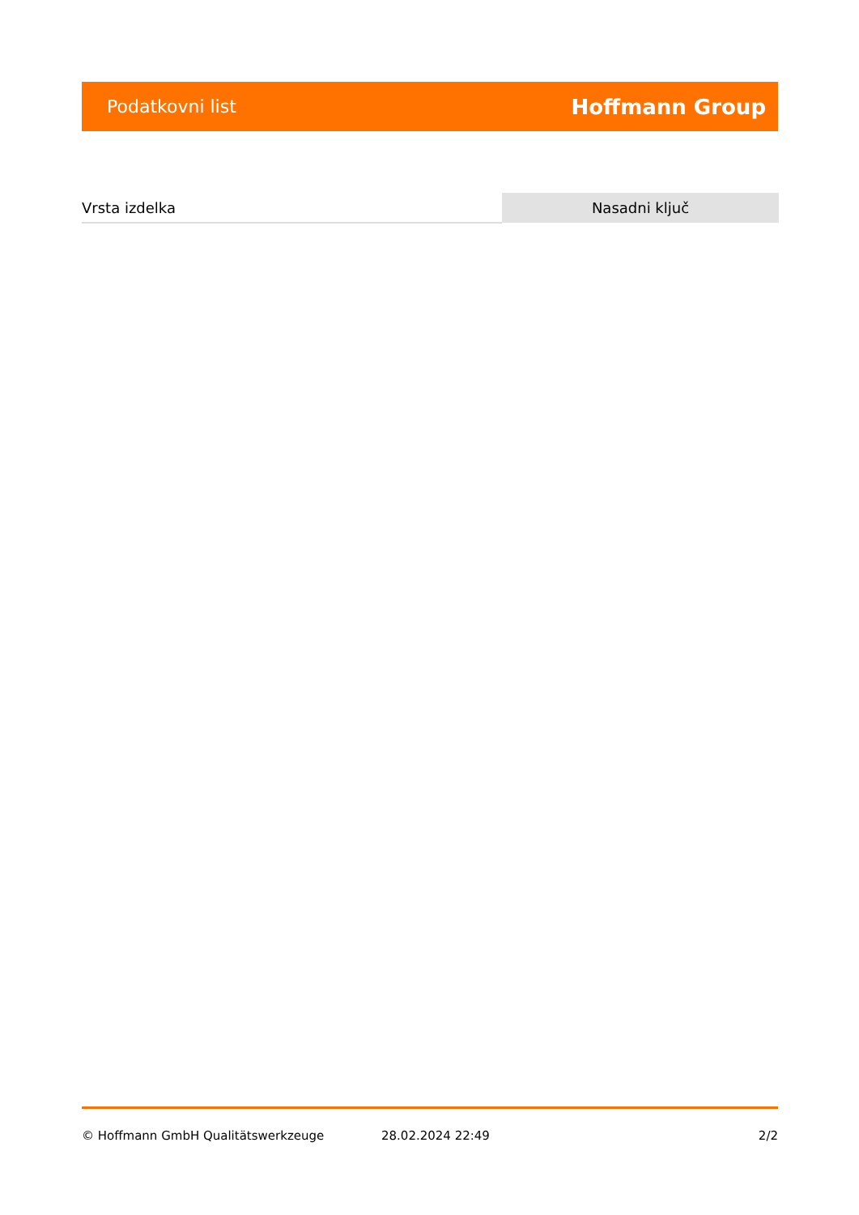Podatkovni list Hoffmann Group
| Vrsta izdelka | Nasadni ključ |
© Hoffmann GmbH Qualitätswerkzeuge 28.02.2024 22:49 2/2